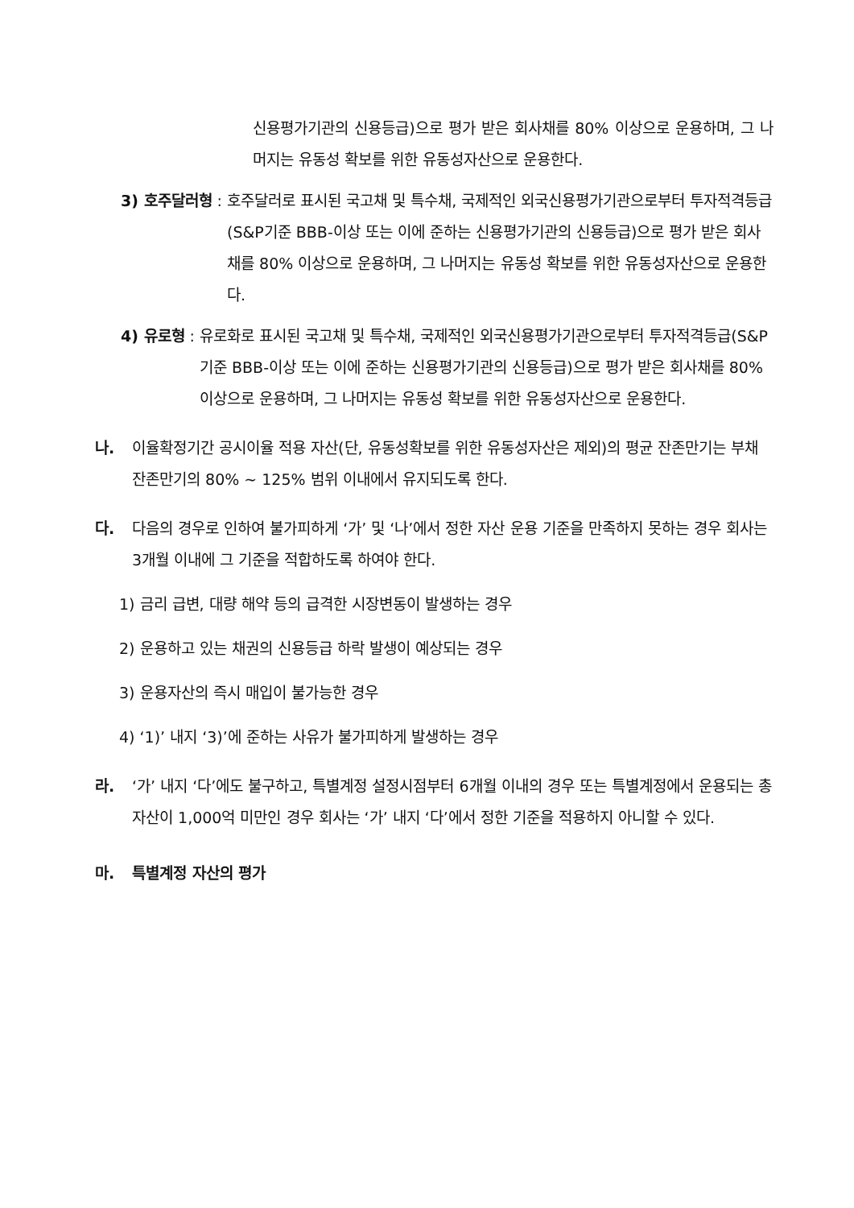신용평가기관의 신용등급)으로 평가 받은 회사채를 80% 이상으로 운용하며, 그 나머지는 유동성 확보를 위한 유동성자산으로 운용한다.
3) 호주달러형 : 호주달러로 표시된 국고채 및 특수채, 국제적인 외국신용평가기관으로부터 투자적격등급(S&P기준 BBB-이상 또는 이에 준하는 신용평가기관의 신용등급)으로 평가 받은 회사채를 80% 이상으로 운용하며, 그 나머지는 유동성 확보를 위한 유동성자산으로 운용한다.
4) 유로형 : 유로화로 표시된 국고채 및 특수채, 국제적인 외국신용평가기관으로부터 투자적격등급(S&P기준 BBB-이상 또는 이에 준하는 신용평가기관의 신용등급)으로 평가 받은 회사채를 80% 이상으로 운용하며, 그 나머지는 유동성 확보를 위한 유동성자산으로 운용한다.
나. 이율확정기간 공시이율 적용 자산(단, 유동성확보를 위한 유동성자산은 제외)의 평균 잔존만기는 부채 잔존만기의 80% ~ 125% 범위 이내에서 유지되도록 한다.
다. 다음의 경우로 인하여 불가피하게 ‘가’ 및 ‘나’에서 정한 자산 운용 기준을 만족하지 못하는 경우 회사는 3개월 이내에 그 기준을 적합하도록 하여야 한다.
1) 금리 급변, 대량 해약 등의 급격한 시장변동이 발생하는 경우
2) 운용하고 있는 채권의 신용등급 하락 발생이 예상되는 경우
3) 운용자산의 즉시 매입이 불가능한 경우
4) ‘1)’ 내지 ‘3)’에 준하는 사유가 불가피하게 발생하는 경우
라. ‘가’ 내지 ‘다’에도 불구하고, 특별계정 설정시점부터 6개월 이내의 경우 또는 특별계정에서 운용되는 총 자산이 1,000억 미만인 경우 회사는 ‘가’ 내지 ‘다’에서 정한 기준을 적용하지 아니할 수 있다.
마. 특별계정 자산의 평가